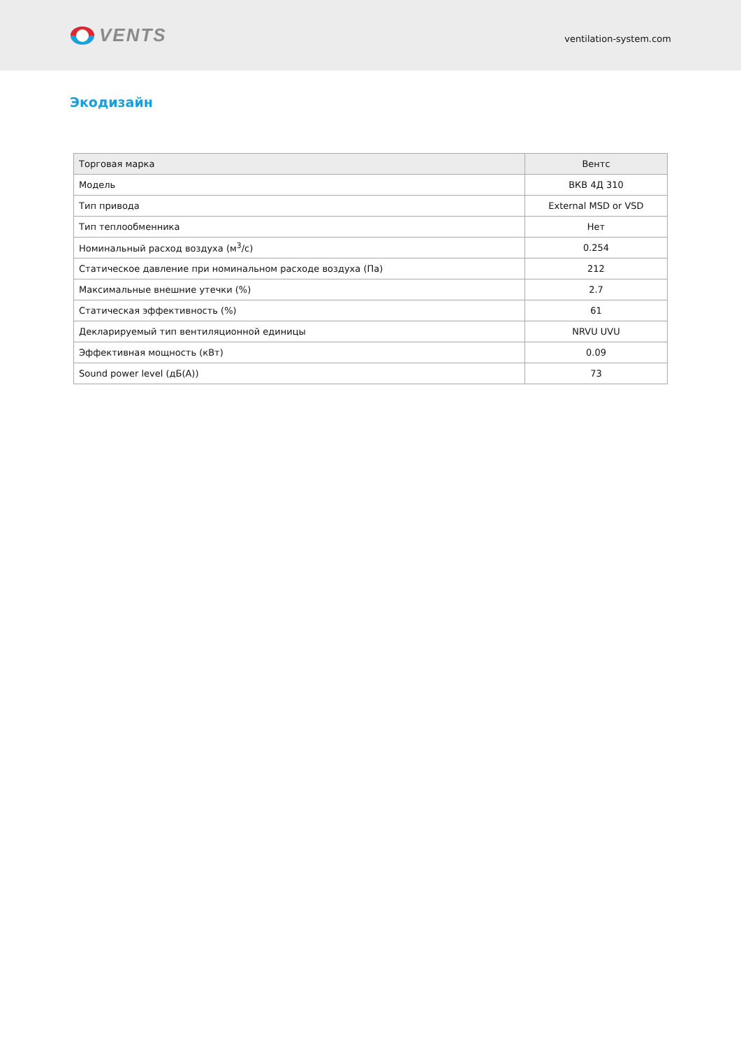VENTS
ventilation-system.com
Экодизайн
| Торговая марка | Вентс |
| Модель | ВКВ 4Д 310 |
| Тип привода | External MSD or VSD |
| Тип теплообменника | Нет |
| Номинальный расход воздуха (м<sup>3</sup>/с) | 0.254 |
| Статическое давление при номинальном расходе воздуха (Па) | 212 |
| Максимальные внешние утечки (%) | 2.7 |
| Статическая эффективность (%) | 61 |
| Декларируемый тип вентиляционной единицы | NRVU UVU |
| Эффективная мощность (кВт) | 0.09 |
| Sound power level (дБ(А)) | 73 |